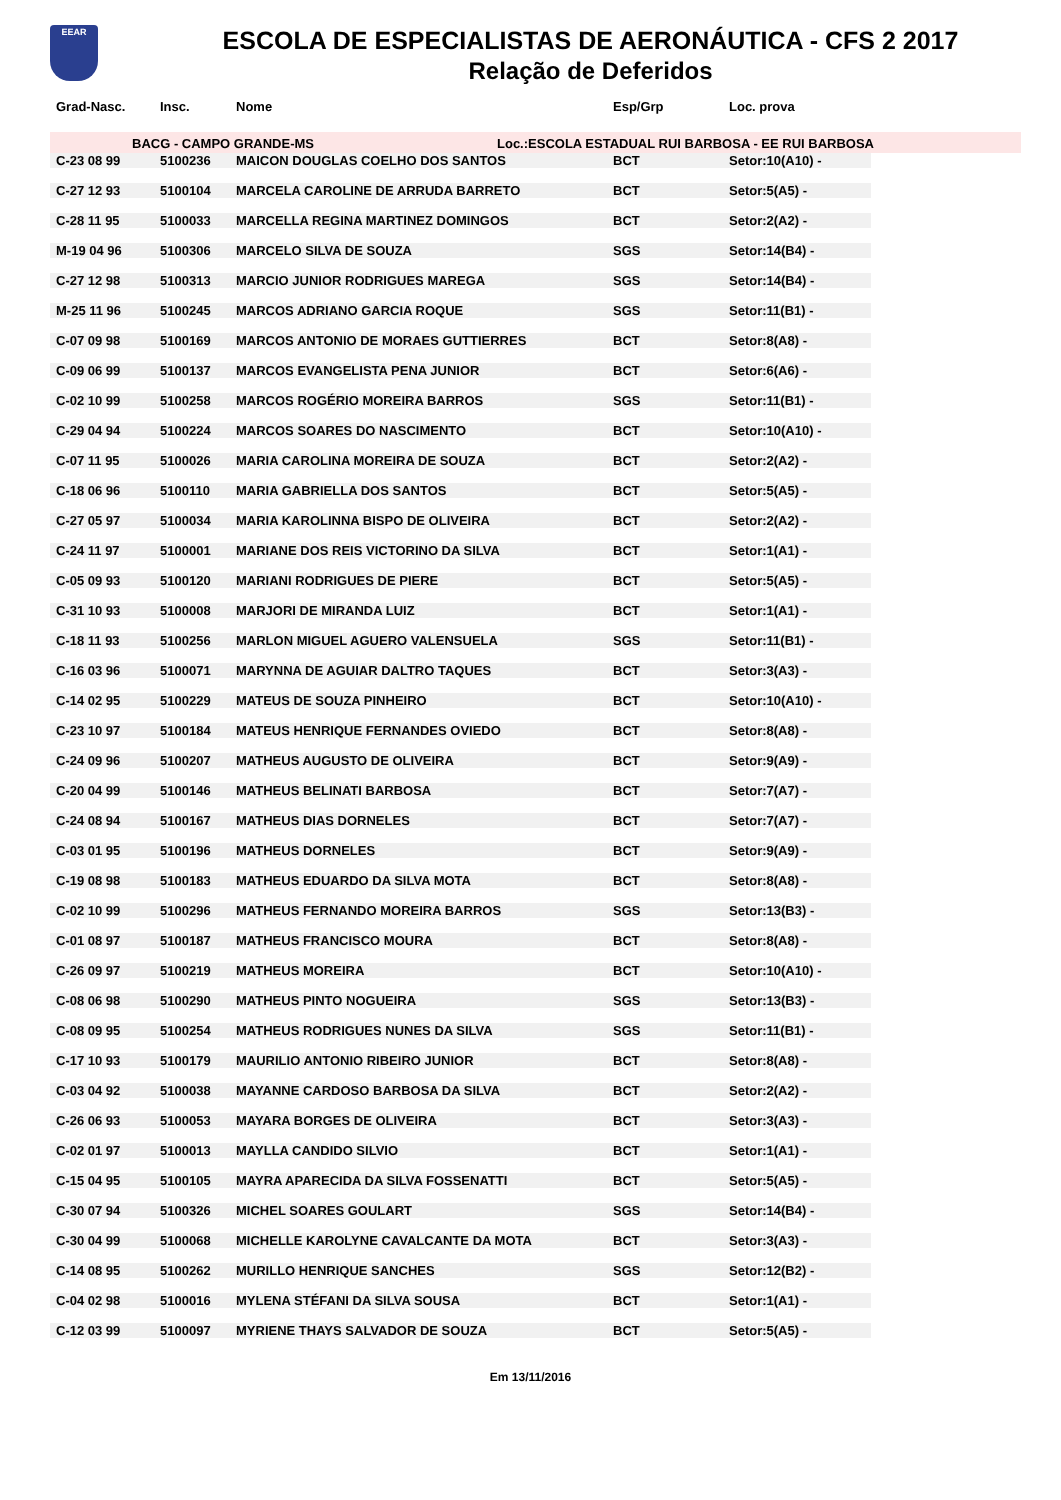EEAR
ESCOLA DE ESPECIALISTAS DE AERONÁUTICA - CFS 2 2017
Relação de Deferidos
| Grad-Nasc. | Insc. | Nome | Esp/Grp | Loc. prova | |
| --- | --- | --- | --- | --- | --- |
| BACG - CAMPO GRANDE-MS | | | Loc.:ESCOLA ESTADUAL RUI BARBOSA - EE RUI BARBOSA | | |
| C-23 08 99 | 5100236 | MAICON DOUGLAS COELHO DOS SANTOS | BCT | Setor:10(A10) - | |
| C-27 12 93 | 5100104 | MARCELA CAROLINE DE ARRUDA BARRETO | BCT | Setor:5(A5) - | |
| C-28 11 95 | 5100033 | MARCELLA REGINA MARTINEZ DOMINGOS | BCT | Setor:2(A2) - | |
| M-19 04 96 | 5100306 | MARCELO SILVA DE SOUZA | SGS | Setor:14(B4) - | |
| C-27 12 98 | 5100313 | MARCIO JUNIOR RODRIGUES MAREGA | SGS | Setor:14(B4) - | |
| M-25 11 96 | 5100245 | MARCOS ADRIANO GARCIA ROQUE | SGS | Setor:11(B1) - | |
| C-07 09 98 | 5100169 | MARCOS ANTONIO DE MORAES GUTTIERRES | BCT | Setor:8(A8) - | |
| C-09 06 99 | 5100137 | MARCOS EVANGELISTA PENA JUNIOR | BCT | Setor:6(A6) - | |
| C-02 10 99 | 5100258 | MARCOS ROGÉRIO MOREIRA BARROS | SGS | Setor:11(B1) - | |
| C-29 04 94 | 5100224 | MARCOS SOARES DO NASCIMENTO | BCT | Setor:10(A10) - | |
| C-07 11 95 | 5100026 | MARIA CAROLINA MOREIRA DE SOUZA | BCT | Setor:2(A2) - | |
| C-18 06 96 | 5100110 | MARIA GABRIELLA DOS SANTOS | BCT | Setor:5(A5) - | |
| C-27 05 97 | 5100034 | MARIA KAROLINNA BISPO DE OLIVEIRA | BCT | Setor:2(A2) - | |
| C-24 11 97 | 5100001 | MARIANE DOS REIS VICTORINO DA SILVA | BCT | Setor:1(A1) - | |
| C-05 09 93 | 5100120 | MARIANI RODRIGUES DE PIERE | BCT | Setor:5(A5) - | |
| C-31 10 93 | 5100008 | MARJORI DE MIRANDA LUIZ | BCT | Setor:1(A1) - | |
| C-18 11 93 | 5100256 | MARLON MIGUEL AGUERO VALENSUELA | SGS | Setor:11(B1) - | |
| C-16 03 96 | 5100071 | MARYNNA DE AGUIAR DALTRO TAQUES | BCT | Setor:3(A3) - | |
| C-14 02 95 | 5100229 | MATEUS DE SOUZA PINHEIRO | BCT | Setor:10(A10) - | |
| C-23 10 97 | 5100184 | MATEUS HENRIQUE FERNANDES OVIEDO | BCT | Setor:8(A8) - | |
| C-24 09 96 | 5100207 | MATHEUS AUGUSTO DE OLIVEIRA | BCT | Setor:9(A9) - | |
| C-20 04 99 | 5100146 | MATHEUS BELINATI BARBOSA | BCT | Setor:7(A7) - | |
| C-24 08 94 | 5100167 | MATHEUS DIAS DORNELES | BCT | Setor:7(A7) - | |
| C-03 01 95 | 5100196 | MATHEUS DORNELES | BCT | Setor:9(A9) - | |
| C-19 08 98 | 5100183 | MATHEUS EDUARDO DA SILVA MOTA | BCT | Setor:8(A8) - | |
| C-02 10 99 | 5100296 | MATHEUS FERNANDO MOREIRA BARROS | SGS | Setor:13(B3) - | |
| C-01 08 97 | 5100187 | MATHEUS FRANCISCO MOURA | BCT | Setor:8(A8) - | |
| C-26 09 97 | 5100219 | MATHEUS MOREIRA | BCT | Setor:10(A10) - | |
| C-08 06 98 | 5100290 | MATHEUS PINTO NOGUEIRA | SGS | Setor:13(B3) - | |
| C-08 09 95 | 5100254 | MATHEUS RODRIGUES NUNES DA SILVA | SGS | Setor:11(B1) - | |
| C-17 10 93 | 5100179 | MAURILIO ANTONIO RIBEIRO JUNIOR | BCT | Setor:8(A8) - | |
| C-03 04 92 | 5100038 | MAYANNE CARDOSO BARBOSA DA SILVA | BCT | Setor:2(A2) - | |
| C-26 06 93 | 5100053 | MAYARA BORGES DE OLIVEIRA | BCT | Setor:3(A3) - | |
| C-02 01 97 | 5100013 | MAYLLA CANDIDO SILVIO | BCT | Setor:1(A1) - | |
| C-15 04 95 | 5100105 | MAYRA APARECIDA DA SILVA FOSSENATTI | BCT | Setor:5(A5) - | |
| C-30 07 94 | 5100326 | MICHEL SOARES GOULART | SGS | Setor:14(B4) - | |
| C-30 04 99 | 5100068 | MICHELLE KAROLYNE CAVALCANTE DA MOTA | BCT | Setor:3(A3) - | |
| C-14 08 95 | 5100262 | MURILLO HENRIQUE SANCHES | SGS | Setor:12(B2) - | |
| C-04 02 98 | 5100016 | MYLENA STÉFANI DA SILVA SOUSA | BCT | Setor:1(A1) - | |
| C-12 03 99 | 5100097 | MYRIENE THAYS SALVADOR DE SOUZA | BCT | Setor:5(A5) - | |
Em 13/11/2016